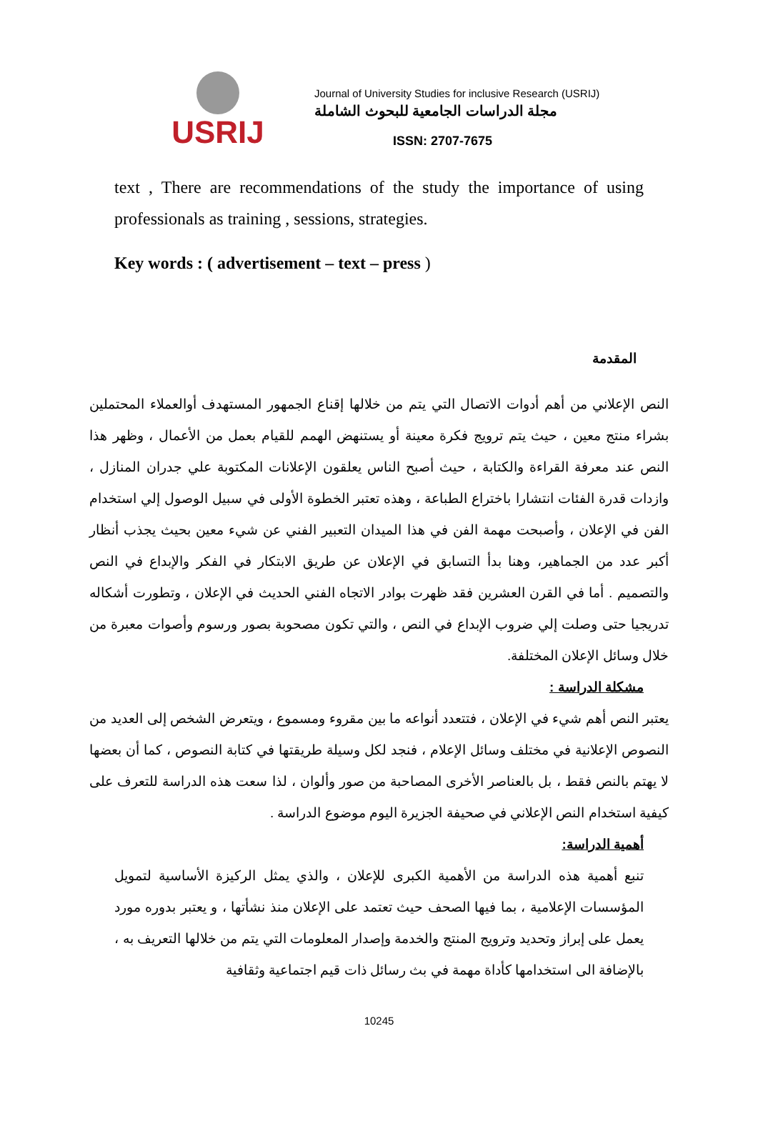USRIJ
Journal of University Studies for inclusive Research (USRIJ)
مجلة الدراسات الجامعية للبحوث الشاملة
ISSN: 2707-7675
text , There are recommendations of the study the importance of using professionals as training , sessions, strategies.
Key words : ( advertisement – text – press )
المقدمة
النص الإعلاني من أهم أدوات الاتصال التي يتم من خلالها إقناع الجمهور المستهدف أوالعملاء المحتملين بشراء منتج معين ، حيث يتم ترويج فكرة معينة أو يستنهض الهمم للقيام بعمل من الأعمال ، وظهر هذا النص عند معرفة القراءة والكتابة ، حيث أصبح الناس يعلقون الإعلانات المكتوبة علي جدران المنازل ، وازدات قدرة الفئات انتشارا باختراع الطباعة ، وهذه تعتبر الخطوة الأولى في سبيل الوصول إلي استخدام الفن في الإعلان ، وأصبحت مهمة الفن في هذا الميدان التعبير الفني عن شيء معين بحيث يجذب أنظار أكبر عدد من الجماهير، وهنا بدأ التسابق في الإعلان عن طريق الابتكار في الفكر والإبداع في النص والتصميم . أما في القرن العشرين فقد ظهرت بوادر الاتجاه الفني الحديث في الإعلان ، وتطورت أشكاله تدريجيا حتى وصلت إلي ضروب الإبداع في النص ، والتي تكون مصحوبة بصور ورسوم وأصوات معبرة من خلال وسائل الإعلان المختلفة.
مشكلة الدراسة :
يعتبر النص أهم شيء في الإعلان ، فتتعدد أنواعه ما بين مقروء ومسموع ، ويتعرض الشخص إلى العديد من النصوص الإعلانية في مختلف وسائل الإعلام ، فنجد لكل وسيلة طريقتها في كتابة النصوص ، كما أن بعضها لا يهتم بالنص فقط ، بل بالعناصر الأخرى المصاحبة من صور وألوان ، لذا سعت هذه الدراسة للتعرف على كيفية استخدام النص الإعلاني في صحيفة الجزيرة اليوم موضوع الدراسة .
أهمية الدراسة:
تنبع أهمية هذه الدراسة من الأهمية الكبرى للإعلان ، والذي يمثل الركيزة الأساسية لتمويل المؤسسات الإعلامية ، بما فيها الصحف حيث تعتمد على الإعلان منذ نشأتها ، و يعتبر بدوره مورد يعمل على إبراز وتحديد وترويج المنتج والخدمة وإصدار المعلومات التي يتم من خلالها التعريف به ، بالإضافة الى استخدامها كأداة مهمة في بث رسائل ذات قيم اجتماعية وثقافية
10245